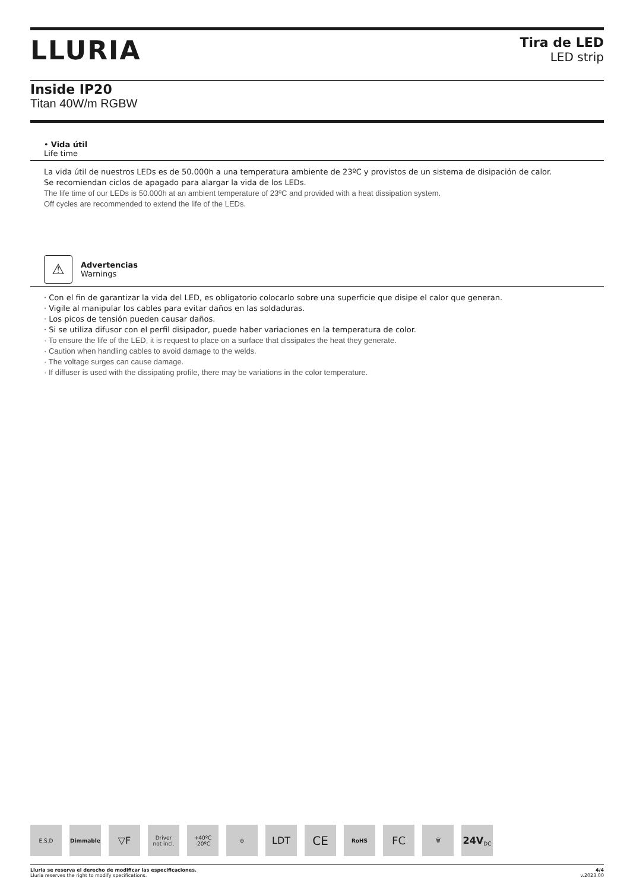LLURIA
Tira de LED
LED strip
Inside IP20
Titan 40W/m RGBW
• Vida útil
Life time
La vida útil de nuestros LEDs es de 50.000h a una temperatura ambiente de 23ºC y provistos de un sistema de disipación de calor.
Se recomiendan ciclos de apagado para alargar la vida de los LEDs.
The life time of our LEDs is 50.000h at an ambient temperature of 23ºC and provided with a heat dissipation system.
Off cycles are recommended to extend the life of the LEDs.
⚠
Advertencias
Warnings
· Con el fin de garantizar la vida del LED, es obligatorio colocarlo sobre una superficie que disipe el calor que generan.
· Vigile al manipular los cables para evitar daños en las soldaduras.
· Los picos de tensión pueden causar daños.
· Si se utiliza difusor con el perfil disipador, puede haber variaciones en la temperatura de color.
· To ensure the life of the LED, it is request to place on a surface that dissipates the heat they generate.
· Caution when handling cables to avoid damage to the welds.
· The voltage surges can cause damage.
· If diffuser is used with the dissipating profile, there may be variations in the color temperature.
E.S.D Dimmable
▽F
Driver
not incl.
+40ºC
-20ºC
⊕
LDT
CE
RoHS
FC
🗑
24V
DC
Lluria se reserva el derecho de modificar las especificaciones.
Lluria reserves the right to modify specifications.
4/4
v.2023.00